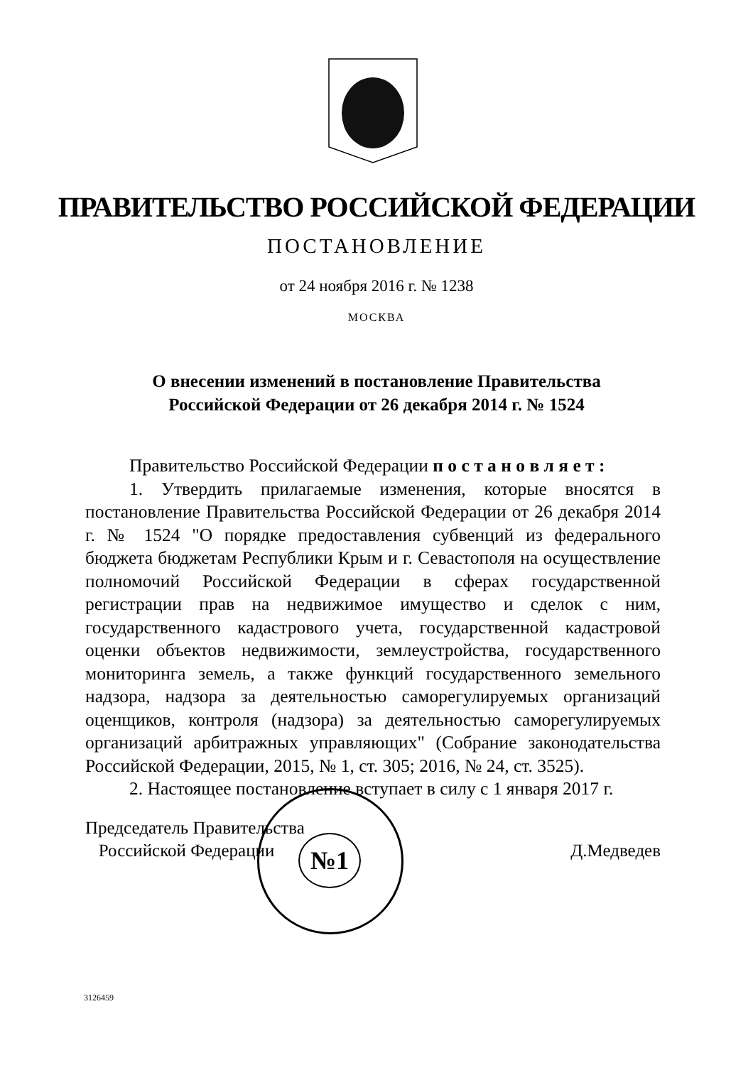ПРАВИТЕЛЬСТВО РОССИЙСКОЙ ФЕДЕРАЦИИ
ПОСТАНОВЛЕНИЕ
от 24 ноября 2016 г. № 1238
МОСКВА
О внесении изменений в постановление Правительства
Российской Федерации от 26 декабря 2014 г. № 1524
Правительство Российской Федерации п о с т а н о в л я е т :
1. Утвердить прилагаемые изменения, которые вносятся в постановление Правительства Российской Федерации от 26 декабря 2014 г. № 1524 "О порядке предоставления субвенций из федерального бюджета бюджетам Республики Крым и г. Севастополя на осуществление полномочий Российской Федерации в сферах государственной регистрации прав на недвижимое имущество и сделок с ним, государственного кадастрового учета, государственной кадастровой оценки объектов недвижимости, землеустройства, государственного мониторинга земель, а также функций государственного земельного надзора, надзора за деятельностью саморегулируемых организаций оценщиков, контроля (надзора) за деятельностью саморегулируемых организаций арбитражных управляющих" (Собрание законодательства Российской Федерации, 2015, № 1, ст. 305; 2016, № 24, ст. 3525).
2. Настоящее постановление вступает в силу с 1 января 2017 г.
№1
Председатель Правительства
Российской Федерации
Д.Медведев
3126459